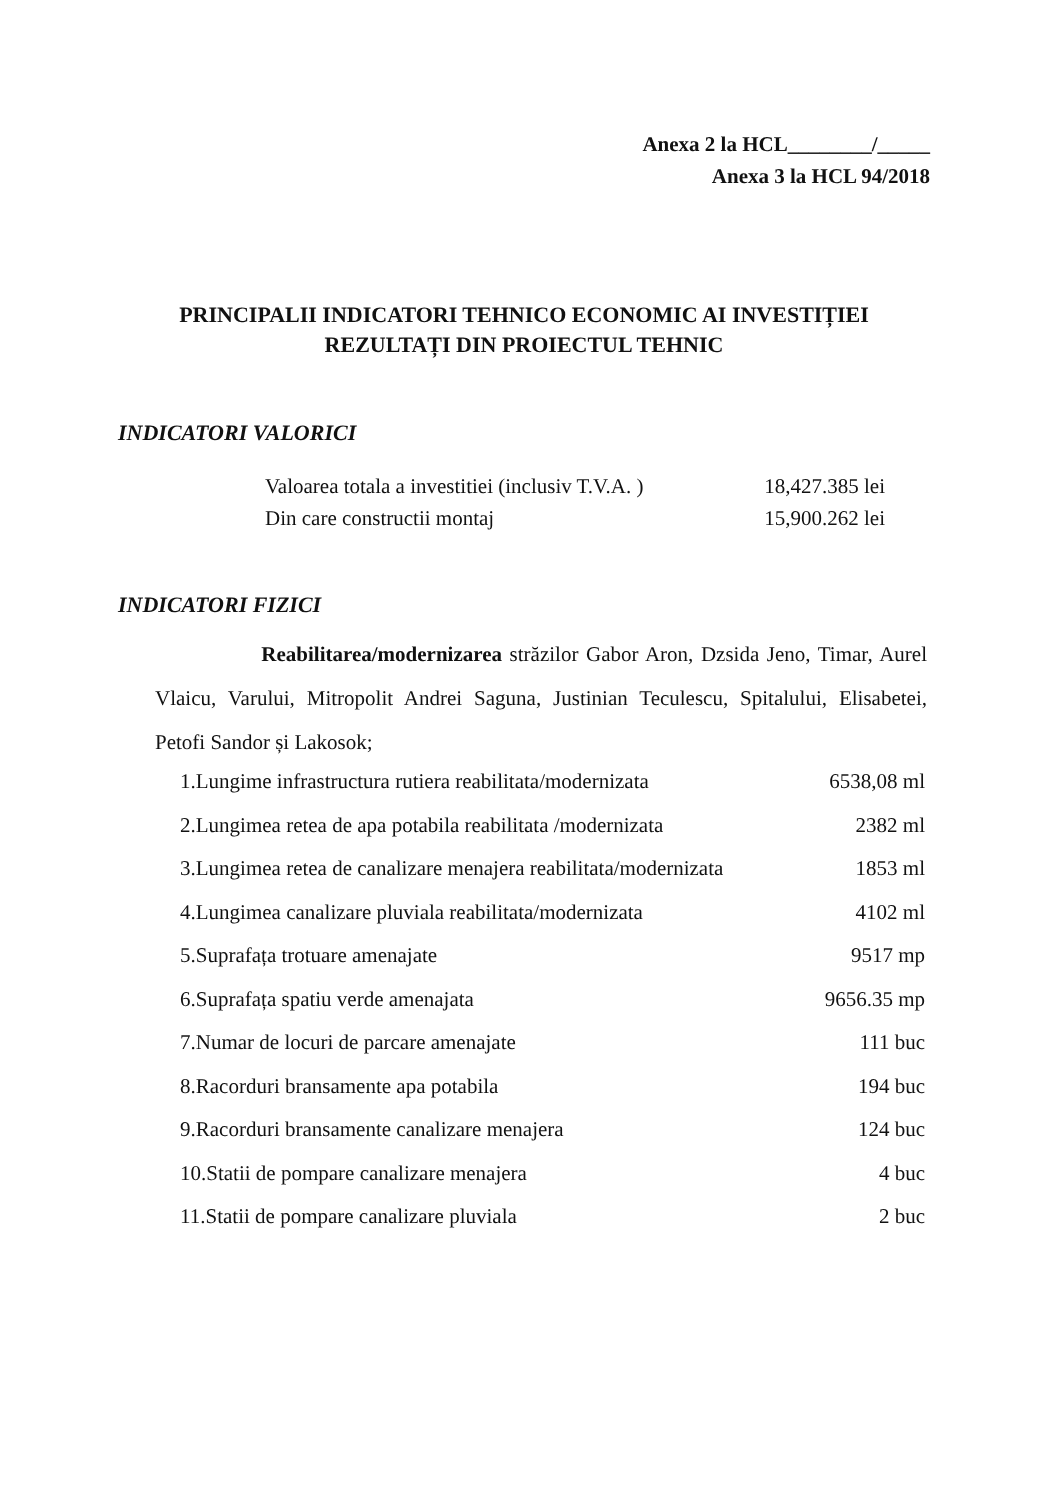Anexa 2 la HCL________/_____
Anexa 3 la HCL 94/2018
PRINCIPALII INDICATORI TEHNICO ECONOMIC AI INVESTIȚIEI
REZULTAȚI DIN PROIECTUL TEHNIC
INDICATORI VALORICI
Valoarea totala a investitiei (inclusiv T.V.A. ) 18,427.385 lei
Din care constructii montaj 15,900.262 lei
INDICATORI FIZICI
Reabilitarea/modernizarea străzilor Gabor Aron, Dzsida Jeno, Timar, Aurel Vlaicu, Varului, Mitropolit Andrei Saguna, Justinian Teculescu, Spitalului, Elisabetei, Petofi Sandor și Lakosok;
1.Lungime infrastructura rutiera reabilitata/modernizata 6538,08 ml
2.Lungimea retea de apa potabila reabilitata /modernizata 2382 ml
3.Lungimea retea de canalizare menajera reabilitata/modernizata 1853 ml
4.Lungimea canalizare pluviala reabilitata/modernizata 4102 ml
5.Suprafața trotuare amenajate 9517 mp
6.Suprafața spatiu verde amenajata 9656.35 mp
7.Numar de locuri de parcare amenajate 111 buc
8.Racorduri bransamente apa potabila 194 buc
9.Racorduri bransamente canalizare menajera 124 buc
10.Statii de pompare canalizare menajera 4 buc
11.Statii de pompare canalizare pluviala 2 buc